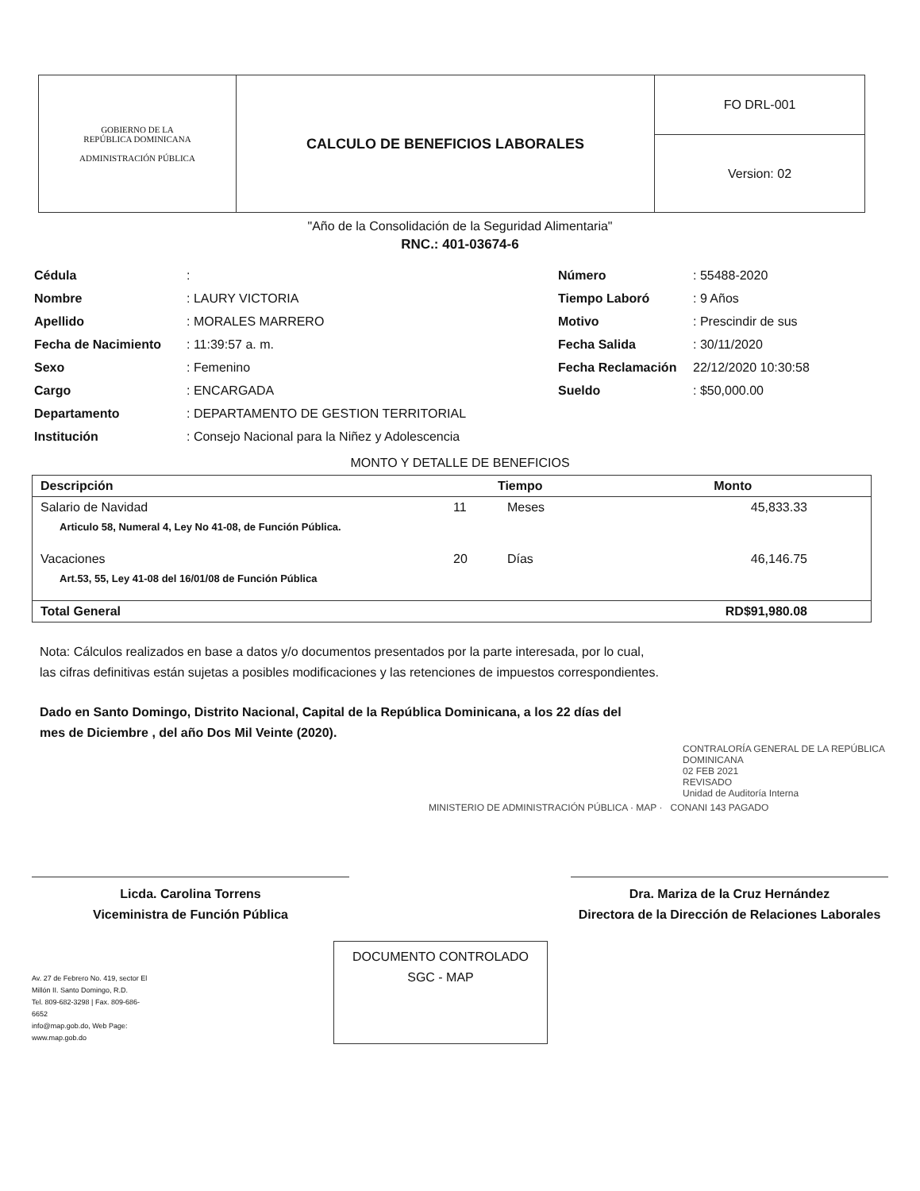| GOBIERNO DE LA REPÚBLICA DOMINICANA ADMINISTRACIÓN PÚBLICA | CALCULO DE BENEFICIOS LABORALES | FO DRL-001 |
| | | Version: 02 |
"Año de la Consolidación de la Seguridad Alimentaria"
RNC.: 401-03674-6
Cédula:
Nombre: LAURY VICTORIA
Apellido: MORALES MARRERO
Fecha de Nacimiento: 11:39:57 a. m.
Sexo: Femenino
Cargo: ENCARGADA
Departamento: DEPARTAMENTO DE GESTION TERRITORIAL
Institución: Consejo Nacional para la Niñez y Adolescencia
Número: 55488-2020
Tiempo Laboró: 9 Años
Motivo: Prescindir de sus
Fecha Salida: 30/11/2020
Fecha Reclamación 22/12/2020 10:30:58
Sueldo: $50,000.00
MONTO Y DETALLE DE BENEFICIOS
| Descripción | Tiempo | | Monto |
| --- | --- | --- | --- |
| Salario de Navidad | 11 | Meses | 45,833.33 |
| Articulo 58, Numeral 4, Ley No 41-08, de Función Pública. | | | |
| Vacaciones | 20 | Días | 46,146.75 |
| Art.53, 55, Ley 41-08 del 16/01/08 de Función Pública | | | |
| Total General | | | RD$91,980.08 |
Nota: Cálculos realizados en base a datos y/o documentos presentados por la parte interesada, por lo cual,
las cifras definitivas están sujetas a posibles modificaciones y las retenciones de impuestos correspondientes.
Dado en Santo Domingo, Distrito Nacional, Capital de la República Dominicana, a los 22 días del
mes de Diciembre , del año Dos Mil Veinte (2020).
CONTRALORÍA GENERAL DE LA REPÚBLICA DOMINICANA
02 FEB 2021
REVISADO
Unidad de Auditoría Interna
MINISTERIO DE ADMINISTRACIÓN PÚBLICA · MAP · CONANI 143 PAGADO
Licda. Carolina Torrens
Viceministra de Función Pública
Dra. Mariza de la Cruz Hernández
Directora de la Dirección de Relaciones Laborales
Av. 27 de Febrero No. 419, sector El Millón II. Santo Domingo, R.D.
Tel. 809-682-3298 | Fax. 809-686-6652
info@map.gob.do, Web Page: www.map.gob.do
DOCUMENTO CONTROLADO
SGC - MAP